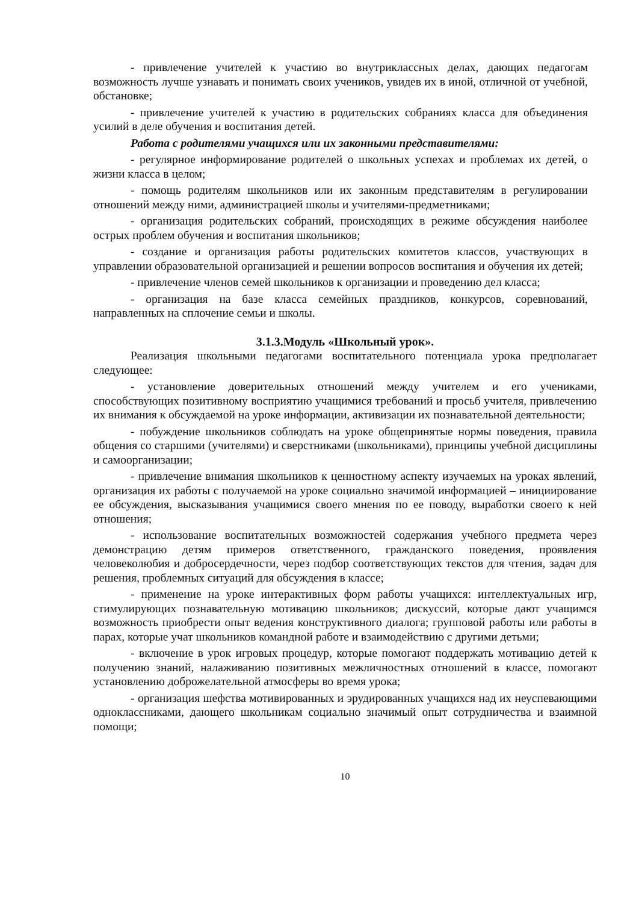- привлечение учителей к участию во внутриклассных делах, дающих педагогам возможность лучше узнавать и понимать своих учеников, увидев их в иной, отличной от учебной, обстановке;
- привлечение учителей к участию в родительских собраниях класса для объединения усилий в деле обучения и воспитания детей.
Работа с родителями учащихся или их законными представителями:
- регулярное информирование родителей о школьных успехах и проблемах их детей, о жизни класса в целом;
- помощь родителям школьников или их законным представителям в регулировании отношений между ними, администрацией школы и учителями-предметниками;
- организация родительских собраний, происходящих в режиме обсуждения наиболее острых проблем обучения и воспитания школьников;
- создание и организация работы родительских комитетов классов, участвующих в управлении образовательной организацией и решении вопросов воспитания и обучения их детей;
- привлечение членов семей школьников к организации и проведению дел класса;
- организация на базе класса семейных праздников, конкурсов, соревнований, направленных на сплочение семьи и школы.
3.1.3.Модуль «Школьный урок».
Реализация школьными педагогами воспитательного потенциала урока предполагает следующее:
- установление доверительных отношений между учителем и его учениками, способствующих позитивному восприятию учащимися требований и просьб учителя, привлечению их внимания к обсуждаемой на уроке информации, активизации их познавательной деятельности;
- побуждение школьников соблюдать на уроке общепринятые нормы поведения, правила общения со старшими (учителями) и сверстниками (школьниками), принципы учебной дисциплины и самоорганизации;
- привлечение внимания школьников к ценностному аспекту изучаемых на уроках явлений, организация их работы с получаемой на уроке социально значимой информацией – инициирование ее обсуждения, высказывания учащимися своего мнения по ее поводу, выработки своего к ней отношения;
- использование воспитательных возможностей содержания учебного предмета через демонстрацию детям примеров ответственного, гражданского поведения, проявления человеколюбия и добросердечности, через подбор соответствующих текстов для чтения, задач для решения, проблемных ситуаций для обсуждения в классе;
- применение на уроке интерактивных форм работы учащихся: интеллектуальных игр, стимулирующих познавательную мотивацию школьников; дискуссий, которые дают учащимся возможность приобрести опыт ведения конструктивного диалога; групповой работы или работы в парах, которые учат школьников командной работе и взаимодействию с другими детьми;
- включение в урок игровых процедур, которые помогают поддержать мотивацию детей к получению знаний, налаживанию позитивных межличностных отношений в классе, помогают установлению доброжелательной атмосферы во время урока;
- организация шефства мотивированных и эрудированных учащихся над их неуспевающими одноклассниками, дающего школьникам социально значимый опыт сотрудничества и взаимной помощи;
10